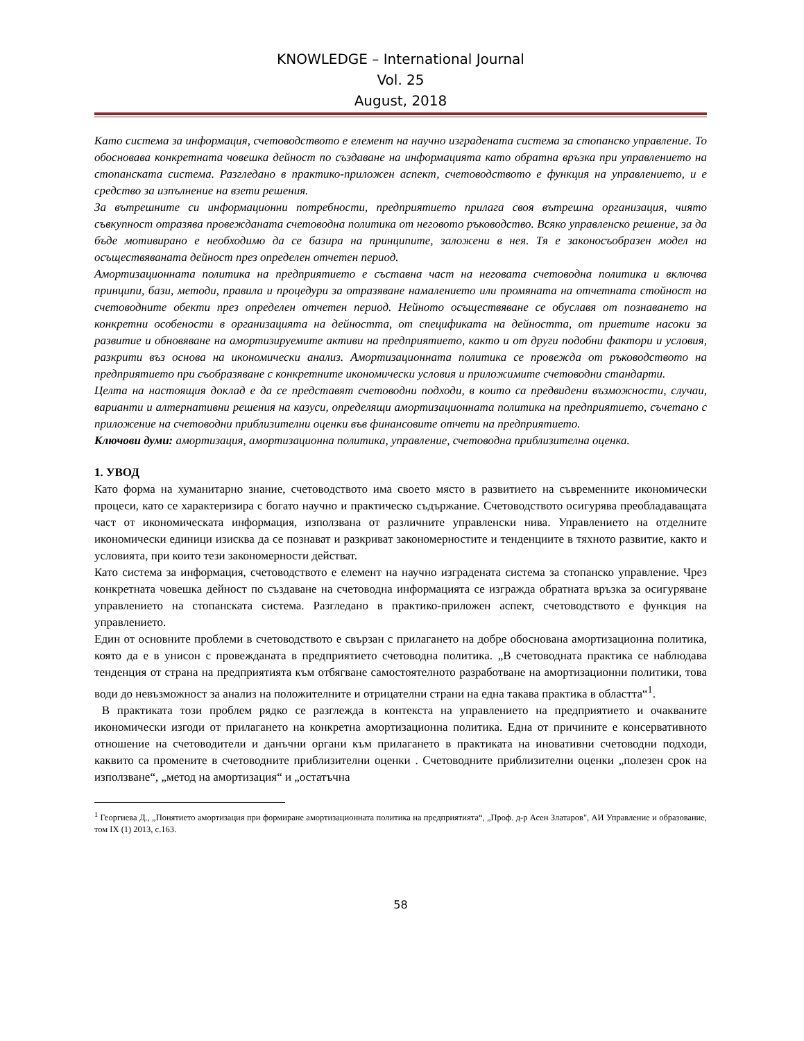KNOWLEDGE – International Journal
Vol. 25
August, 2018
Като система за информация, счетоводството е елемент на научно изградената система за стопанско управление. То обосновава конкретната човешка дейност по създаване на информацията като обратна връзка при управлението на стопанската система. Разгледано в практико-приложен аспект, счетоводството е функция на управлението, и е средство за изпълнение на взети решения.
За вътрешните си информационни потребности, предприятието прилага своя вътрешна организация, чиято съвкупност отразява провежданата счетоводна политика от неговото ръководство. Всяко управленско решение, за да бъде мотивирано е необходимо да се базира на принципите, заложени в нея. Тя е законосъобразен модел на осъществяваната дейност през определен отчетен период.
Амортизационната политика на предприятието е съставна част на неговата счетоводна политика и включва принципи, бази, методи, правила и процедури за отразяване намалението или промяната на отчетната стойност на счетоводните обекти през определен отчетен период. Нейното осъществяване се обуславя от познаването на конкретни особености в организацията на дейността, от спецификата на дейността, от приетите насоки за развитие и обновяване на амортизируемите активи на предприятието, както и от други подобни фактори и условия, разкрити въз основа на икономически анализ. Амортизационната политика се провежда от ръководството на предприятието при съобразяване с конкретните икономически условия и приложимите счетоводни стандарти.
Целта на настоящия доклад е да се представят счетоводни подходи, в които са предвидени възможности, случаи, варианти и алтернативни решения на казуси, определящи амортизационната политика на предприятието, съчетано с приложение на счетоводни приблизителни оценки във финансовите отчети на предприятието.
Ключови думи: амортизация, амортизационна политика, управление, счетоводна приблизителна оценка.
1. УВОД
Като форма на хуманитарно знание, счетоводството има своето място в развитието на съвременните икономически процеси, като се характеризира с богато научно и практическо съдържание. Счетоводството осигурява преобладаващата част от икономическата информация, използвана от различните управленски нива. Управлението на отделните икономически единици изисква да се познават и разкриват закономерностите и тенденциите в тяхното развитие, както и условията, при които тези закономерности действат.
Като система за информация, счетоводството е елемент на научно изградената система за стопанско управление. Чрез конкретната човешка дейност по създаване на счетоводна информацията се изгражда обратната връзка за осигуряване управлението на стопанската система. Разгледано в практико-приложен аспект, счетоводството е функция на управлението.
Един от основните проблеми в счетоводството е свързан с прилагането на добре обоснована амортизационна политика, която да е в унисон с провежданата в предприятието счетоводна политика. „В счетоводната практика се наблюдава тенденция от страна на предприятията към отбягване самостоятелното разработване на амортизационни политики, това води до невъзможност за анализ на положителните и отрицателни страни на една такава практика в областта“<sup>1</sup>.
В практиката този проблем рядко се разглежда в контекста на управлението на предприятието и очакваните икономически изгоди от прилагането на конкретна амортизационна политика. Една от причините е консервативното отношение на счетоводители и данъчни органи към прилагането в практиката на иновативни счетоводни подходи, каквито са промените в счетоводните приблизителни оценки . Счетоводните приблизителни оценки „полезен срок на използване“, „метод на амортизация“ и „остатъчна
<sup>1</sup> Георгиева Д., „Понятието амортизация при формиране амортизационната политика на предприятията“, „Проф. д-р Асен Златаров", АИ Управление и образование, том IX (1) 2013, с.163.
58